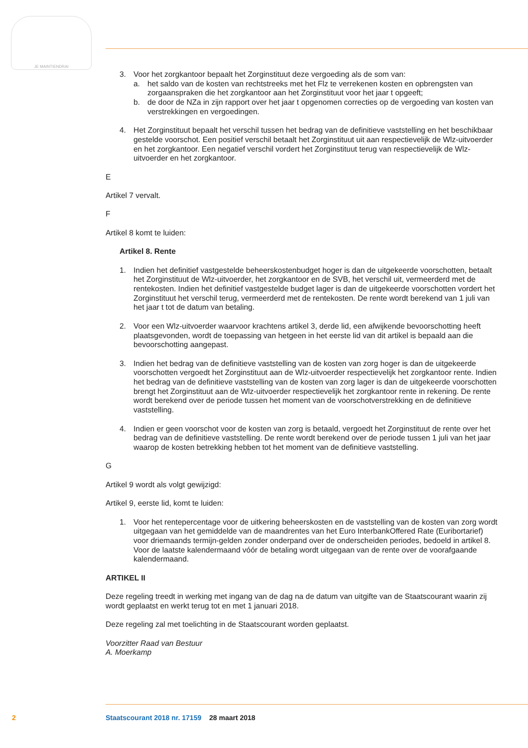JE MAINTIENDRAI
3. Voor het zorgkantoor bepaalt het Zorginstituut deze vergoeding als de som van:
a. het saldo van de kosten van rechtstreeks met het Flz te verrekenen kosten en opbrengsten van zorgaanspraken die het zorgkantoor aan het Zorginstituut voor het jaar t opgeeft;
b. de door de NZa in zijn rapport over het jaar t opgenomen correcties op de vergoeding van kosten van verstrekkingen en vergoedingen.
4. Het Zorginstituut bepaalt het verschil tussen het bedrag van de definitieve vaststelling en het beschikbaar gestelde voorschot. Een positief verschil betaalt het Zorginstituut uit aan respectievelijk de Wlz-uitvoerder en het zorgkantoor. Een negatief verschil vordert het Zorginstituut terug van respectievelijk de Wlz-uitvoerder en het zorgkantoor.
E
Artikel 7 vervalt.
F
Artikel 8 komt te luiden:
Artikel 8. Rente
1. Indien het definitief vastgestelde beheerskostenbudget hoger is dan de uitgekeerde voorschotten, betaalt het Zorginstituut de Wlz-uitvoerder, het zorgkantoor en de SVB, het verschil uit, vermeerderd met de rentekosten. Indien het definitief vastgestelde budget lager is dan de uitgekeerde voorschotten vordert het Zorginstituut het verschil terug, vermeerderd met de rentekosten. De rente wordt berekend van 1 juli van het jaar t tot de datum van betaling.
2. Voor een Wlz-uitvoerder waarvoor krachtens artikel 3, derde lid, een afwijkende bevoorschotting heeft plaatsgevonden, wordt de toepassing van hetgeen in het eerste lid van dit artikel is bepaald aan die bevoorschotting aangepast.
3. Indien het bedrag van de definitieve vaststelling van de kosten van zorg hoger is dan de uitgekeerde voorschotten vergoedt het Zorginstituut aan de Wlz-uitvoerder respectievelijk het zorgkantoor rente. Indien het bedrag van de definitieve vaststelling van de kosten van zorg lager is dan de uitgekeerde voorschotten brengt het Zorginstituut aan de Wlz-uitvoerder respectievelijk het zorgkantoor rente in rekening. De rente wordt berekend over de periode tussen het moment van de voorschotverstrekking en de definitieve vaststelling.
4. Indien er geen voorschot voor de kosten van zorg is betaald, vergoedt het Zorginstituut de rente over het bedrag van de definitieve vaststelling. De rente wordt berekend over de periode tussen 1 juli van het jaar waarop de kosten betrekking hebben tot het moment van de definitieve vaststelling.
G
Artikel 9 wordt als volgt gewijzigd:
Artikel 9, eerste lid, komt te luiden:
1. Voor het rentepercentage voor de uitkering beheerskosten en de vaststelling van de kosten van zorg wordt uitgegaan van het gemiddelde van de maandrentes van het Euro InterbankOffered Rate (Euribortarief) voor driemaands termijn-gelden zonder onderpand over de onderscheiden periodes, bedoeld in artikel 8. Voor de laatste kalendermaand vóór de betaling wordt uitgegaan van de rente over de voorafgaande kalendermaand.
ARTIKEL II
Deze regeling treedt in werking met ingang van de dag na de datum van uitgifte van de Staatscourant waarin zij wordt geplaatst en werkt terug tot en met 1 januari 2018.
Deze regeling zal met toelichting in de Staatscourant worden geplaatst.
Voorzitter Raad van Bestuur
A. Moerkamp
2 Staatscourant 2018 nr. 17159 28 maart 2018